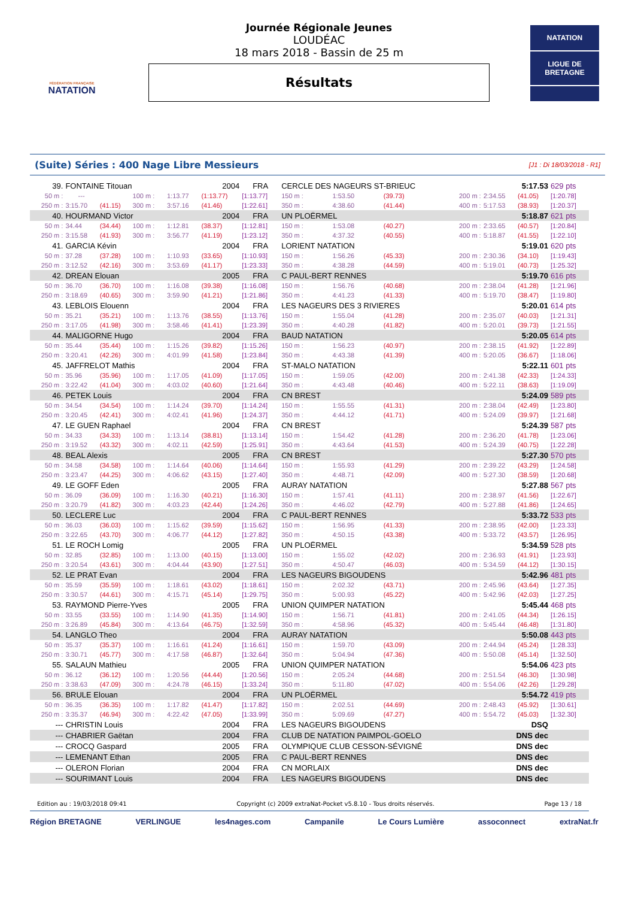FÉDÉRATION FRANÇAISE
NATATION
Journée Régionale Jeunes
LOUDÉAC
18 mars 2018 - Bassin de 25 m
Résultats
NATATION
LIGUE DE
BRETAGNE
(Suite) Séries : 400 Nage Libre Messieurs
[J1 : Di 18/03/2018 - R1]
| 39. | FONTAINE Titouan | | | | 2004 | FRA | CERCLE DES NAGEURS ST-BRIEUC | | | | 5:17.53 | | 629 pts |
| 50 m : | --- | | 100 m : | 1:13.77 | (1:13.77) | [1:13.77] | 150 m : | 1:53.50 | (39.73) | 200 m : | 2:34.55 | (41.05) | [1:20.78] |
| 250 m : | 3:15.70 | (41.15) | 300 m : | 3:57.16 | (41.46) | [1:22.61] | 350 m : | 4:38.60 | (41.44) | 400 m : | 5:17.53 | (38.93) | [1:20.37] |
| 40. | HOURMAND Victor | | | | 2004 | FRA | UN PLOËRMEL | | | | 5:18.87 | | 621 pts |
| 50 m : | 34.44 | (34.44) | 100 m : | 1:12.81 | (38.37) | [1:12.81] | 150 m : | 1:53.08 | (40.27) | 200 m : | 2:33.65 | (40.57) | [1:20.84] |
| 250 m : | 3:15.58 | (41.93) | 300 m : | 3:56.77 | (41.19) | [1:23.12] | 350 m : | 4:37.32 | (40.55) | 400 m : | 5:18.87 | (41.55) | [1:22.10] |
| 41. | GARCIA Kévin | | | | 2004 | FRA | LORIENT NATATION | | | | 5:19.01 | | 620 pts |
| 50 m : | 37.28 | (37.28) | 100 m : | 1:10.93 | (33.65) | [1:10.93] | 150 m : | 1:56.26 | (45.33) | 200 m : | 2:30.36 | (34.10) | [1:19.43] |
| 250 m : | 3:12.52 | (42.16) | 300 m : | 3:53.69 | (41.17) | [1:23.33] | 350 m : | 4:38.28 | (44.59) | 400 m : | 5:19.01 | (40.73) | [1:25.32] |
| 42. | DREAN Elouan | | | | 2005 | FRA | C PAUL-BERT RENNES | | | | 5:19.70 | | 616 pts |
| 50 m : | 36.70 | (36.70) | 100 m : | 1:16.08 | (39.38) | [1:16.08] | 150 m : | 1:56.76 | (40.68) | 200 m : | 2:38.04 | (41.28) | [1:21.96] |
| 250 m : | 3:18.69 | (40.65) | 300 m : | 3:59.90 | (41.21) | [1:21.86] | 350 m : | 4:41.23 | (41.33) | 400 m : | 5:19.70 | (38.47) | [1:19.80] |
| 43. | LEBLOIS Elouenn | | | | 2004 | FRA | LES NAGEURS DES 3 RIVIERES | | | | 5:20.01 | | 614 pts |
| 50 m : | 35.21 | (35.21) | 100 m : | 1:13.76 | (38.55) | [1:13.76] | 150 m : | 1:55.04 | (41.28) | 200 m : | 2:35.07 | (40.03) | [1:21.31] |
| 250 m : | 3:17.05 | (41.98) | 300 m : | 3:58.46 | (41.41) | [1:23.39] | 350 m : | 4:40.28 | (41.82) | 400 m : | 5:20.01 | (39.73) | [1:21.55] |
| 44. | MALIGORNE Hugo | | | | 2004 | FRA | BAUD NATATION | | | | 5:20.05 | | 614 pts |
| 50 m : | 35.44 | (35.44) | 100 m : | 1:15.26 | (39.82) | [1:15.26] | 150 m : | 1:56.23 | (40.97) | 200 m : | 2:38.15 | (41.92) | [1:22.89] |
| 250 m : | 3:20.41 | (42.26) | 300 m : | 4:01.99 | (41.58) | [1:23.84] | 350 m : | 4:43.38 | (41.39) | 400 m : | 5:20.05 | (36.67) | [1:18.06] |
| 45. | JAFFRELOT Mathis | | | | 2004 | FRA | ST-MALO NATATION | | | | 5:22.11 | | 601 pts |
| 50 m : | 35.96 | (35.96) | 100 m : | 1:17.05 | (41.09) | [1:17.05] | 150 m : | 1:59.05 | (42.00) | 200 m : | 2:41.38 | (42.33) | [1:24.33] |
| 250 m : | 3:22.42 | (41.04) | 300 m : | 4:03.02 | (40.60) | [1:21.64] | 350 m : | 4:43.48 | (40.46) | 400 m : | 5:22.11 | (38.63) | [1:19.09] |
| 46. | PETEK Louis | | | | 2004 | FRA | CN BREST | | | | 5:24.09 | | 589 pts |
| 50 m : | 34.54 | (34.54) | 100 m : | 1:14.24 | (39.70) | [1:14.24] | 150 m : | 1:55.55 | (41.31) | 200 m : | 2:38.04 | (42.49) | [1:23.80] |
| 250 m : | 3:20.45 | (42.41) | 300 m : | 4:02.41 | (41.96) | [1:24.37] | 350 m : | 4:44.12 | (41.71) | 400 m : | 5:24.09 | (39.97) | [1:21.68] |
| 47. | LE GUEN Raphael | | | | 2004 | FRA | CN BREST | | | | 5:24.39 | | 587 pts |
| 50 m : | 34.33 | (34.33) | 100 m : | 1:13.14 | (38.81) | [1:13.14] | 150 m : | 1:54.42 | (41.28) | 200 m : | 2:36.20 | (41.78) | [1:23.06] |
| 250 m : | 3:19.52 | (43.32) | 300 m : | 4:02.11 | (42.59) | [1:25.91] | 350 m : | 4:43.64 | (41.53) | 400 m : | 5:24.39 | (40.75) | [1:22.28] |
| 48. | BEAL Alexis | | | | 2005 | FRA | CN BREST | | | | 5:27.30 | | 570 pts |
| 50 m : | 34.58 | (34.58) | 100 m : | 1:14.64 | (40.06) | [1:14.64] | 150 m : | 1:55.93 | (41.29) | 200 m : | 2:39.22 | (43.29) | [1:24.58] |
| 250 m : | 3:23.47 | (44.25) | 300 m : | 4:06.62 | (43.15) | [1:27.40] | 350 m : | 4:48.71 | (42.09) | 400 m : | 5:27.30 | (38.59) | [1:20.68] |
| 49. | LE GOFF Eden | | | | 2005 | FRA | AURAY NATATION | | | | 5:27.88 | | 567 pts |
| 50 m : | 36.09 | (36.09) | 100 m : | 1:16.30 | (40.21) | [1:16.30] | 150 m : | 1:57.41 | (41.11) | 200 m : | 2:38.97 | (41.56) | [1:22.67] |
| 250 m : | 3:20.79 | (41.82) | 300 m : | 4:03.23 | (42.44) | [1:24.26] | 350 m : | 4:46.02 | (42.79) | 400 m : | 5:27.88 | (41.86) | [1:24.65] |
| 50. | LECLERE Luc | | | | 2004 | FRA | C PAUL-BERT RENNES | | | | 5:33.72 | | 533 pts |
| 50 m : | 36.03 | (36.03) | 100 m : | 1:15.62 | (39.59) | [1:15.62] | 150 m : | 1:56.95 | (41.33) | 200 m : | 2:38.95 | (42.00) | [1:23.33] |
| 250 m : | 3:22.65 | (43.70) | 300 m : | 4:06.77 | (44.12) | [1:27.82] | 350 m : | 4:50.15 | (43.38) | 400 m : | 5:33.72 | (43.57) | [1:26.95] |
| 51. | LE ROCH Lomig | | | | 2005 | FRA | UN PLOËRMEL | | | | 5:34.59 | | 528 pts |
| 50 m : | 32.85 | (32.85) | 100 m : | 1:13.00 | (40.15) | [1:13.00] | 150 m : | 1:55.02 | (42.02) | 200 m : | 2:36.93 | (41.91) | [1:23.93] |
| 250 m : | 3:20.54 | (43.61) | 300 m : | 4:04.44 | (43.90) | [1:27.51] | 350 m : | 4:50.47 | (46.03) | 400 m : | 5:34.59 | (44.12) | [1:30.15] |
| 52. | LE PRAT Evan | | | | 2004 | FRA | LES NAGEURS BIGOUDENS | | | | 5:42.96 | | 481 pts |
| 50 m : | 35.59 | (35.59) | 100 m : | 1:18.61 | (43.02) | [1:18.61] | 150 m : | 2:02.32 | (43.71) | 200 m : | 2:45.96 | (43.64) | [1:27.35] |
| 250 m : | 3:30.57 | (44.61) | 300 m : | 4:15.71 | (45.14) | [1:29.75] | 350 m : | 5:00.93 | (45.22) | 400 m : | 5:42.96 | (42.03) | [1:27.25] |
| 53. | RAYMOND Pierre-Yves | | | | 2005 | FRA | UNION QUIMPER NATATION | | | | 5:45.44 | | 468 pts |
| 50 m : | 33.55 | (33.55) | 100 m : | 1:14.90 | (41.35) | [1:14.90] | 150 m : | 1:56.71 | (41.81) | 200 m : | 2:41.05 | (44.34) | [1:26.15] |
| 250 m : | 3:26.89 | (45.84) | 300 m : | 4:13.64 | (46.75) | [1:32.59] | 350 m : | 4:58.96 | (45.32) | 400 m : | 5:45.44 | (46.48) | [1:31.80] |
| 54. | LANGLO Theo | | | | 2004 | FRA | AURAY NATATION | | | | 5:50.08 | | 443 pts |
| 50 m : | 35.37 | (35.37) | 100 m : | 1:16.61 | (41.24) | [1:16.61] | 150 m : | 1:59.70 | (43.09) | 200 m : | 2:44.94 | (45.24) | [1:28.33] |
| 250 m : | 3:30.71 | (45.77) | 300 m : | 4:17.58 | (46.87) | [1:32.64] | 350 m : | 5:04.94 | (47.36) | 400 m : | 5:50.08 | (45.14) | [1:32.50] |
| 55. | SALAUN Mathieu | | | | 2005 | FRA | UNION QUIMPER NATATION | | | | 5:54.06 | | 423 pts |
| 50 m : | 36.12 | (36.12) | 100 m : | 1:20.56 | (44.44) | [1:20.56] | 150 m : | 2:05.24 | (44.68) | 200 m : | 2:51.54 | (46.30) | [1:30.98] |
| 250 m : | 3:38.63 | (47.09) | 300 m : | 4:24.78 | (46.15) | [1:33.24] | 350 m : | 5:11.80 | (47.02) | 400 m : | 5:54.06 | (42.26) | [1:29.28] |
| 56. | BRULE Elouan | | | | 2004 | FRA | UN PLOËRMEL | | | | 5:54.72 | | 419 pts |
| 50 m : | 36.35 | (36.35) | 100 m : | 1:17.82 | (41.47) | [1:17.82] | 150 m : | 2:02.51 | (44.69) | 200 m : | 2:48.43 | (45.92) | [1:30.61] |
| 250 m : | 3:35.37 | (46.94) | 300 m : | 4:22.42 | (47.05) | [1:33.99] | 350 m : | 5:09.69 | (47.27) | 400 m : | 5:54.72 | (45.03) | [1:32.30] |
| --- | CHRISTIN Louis | | | | 2004 | FRA | LES NAGEURS BIGOUDENS | | | | DSQ | | |
| --- | CHABRIER Gaëtan | | | | 2004 | FRA | CLUB DE NATATION PAIMPOL-GOELO | | | | DNS dec | | |
| --- | CROCQ Gaspard | | | | 2005 | FRA | OLYMPIQUE CLUB CESSON-SÉVIGNÉ | | | | DNS dec | | |
| --- | LEMENANT Ethan | | | | 2005 | FRA | C PAUL-BERT RENNES | | | | DNS dec | | |
| --- | OLERON Florian | | | | 2004 | FRA | CN MORLAIX | | | | DNS dec | | |
| --- | SOURIMANT Louis | | | | 2004 | FRA | LES NAGEURS BIGOUDENS | | | | DNS dec | | |
Edition au : 19/03/2018 09:41 Copyright (c) 2009 extraNat-Pocket v5.8.10 - Tous droits réservés. Page 13 / 18
Région BRETAGNE VERLINGUE les4nages.com Campanile Le Cours Lumière assoconnect extraNat.fr